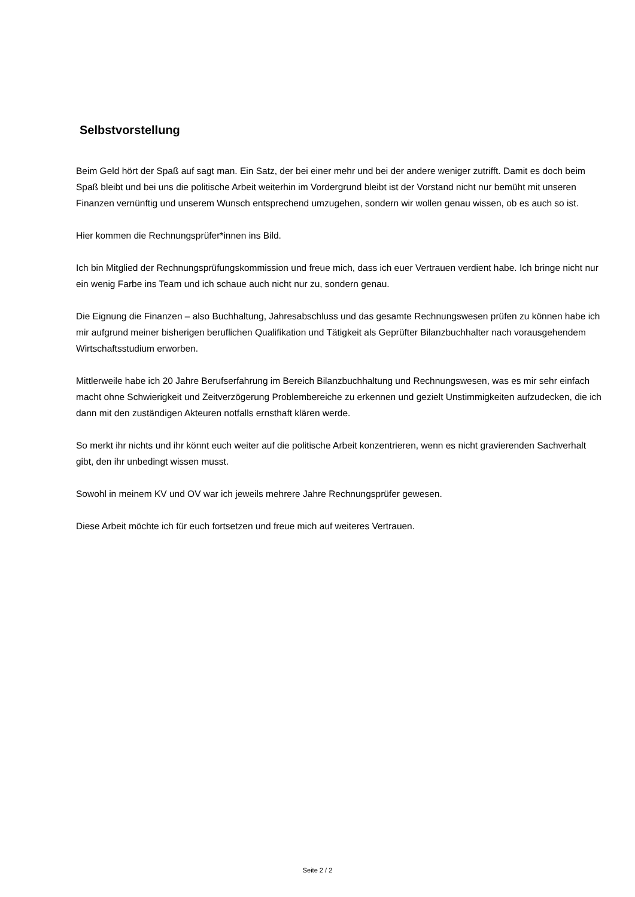Selbstvorstellung
Beim Geld hört der Spaß auf sagt man. Ein Satz, der bei einer mehr und bei der andere weniger zutrifft. Damit es doch beim Spaß bleibt und bei uns die politische Arbeit weiterhin im Vordergrund bleibt ist der Vorstand nicht nur bemüht mit unseren Finanzen vernünftig und unserem Wunsch entsprechend umzugehen, sondern wir wollen genau wissen, ob es auch so ist.
Hier kommen die Rechnungsprüfer*innen ins Bild.
Ich bin Mitglied der Rechnungsprüfungskommission und freue mich, dass ich euer Vertrauen verdient habe. Ich bringe nicht nur ein wenig Farbe ins Team und ich schaue auch nicht nur zu, sondern genau.
Die Eignung die Finanzen – also Buchhaltung, Jahresabschluss und das gesamte Rechnungswesen prüfen zu können habe ich mir aufgrund meiner bisherigen beruflichen Qualifikation und Tätigkeit als Geprüfter Bilanzbuchhalter nach vorausgehendem Wirtschaftsstudium erworben.
Mittlerweile habe ich 20 Jahre Berufserfahrung im Bereich Bilanzbuchhaltung und Rechnungswesen, was es mir sehr einfach macht ohne Schwierigkeit und Zeitverzögerung Problembereiche zu erkennen und gezielt Unstimmigkeiten aufzudecken, die ich dann mit den zuständigen Akteuren notfalls ernsthaft klären werde.
So merkt ihr nichts und ihr könnt euch weiter auf die politische Arbeit konzentrieren, wenn es nicht gravierenden Sachverhalt gibt, den ihr unbedingt wissen musst.
Sowohl in meinem KV und OV war ich jeweils mehrere Jahre Rechnungsprüfer gewesen.
Diese Arbeit möchte ich für euch fortsetzen und freue mich auf weiteres Vertrauen.
Seite 2 / 2